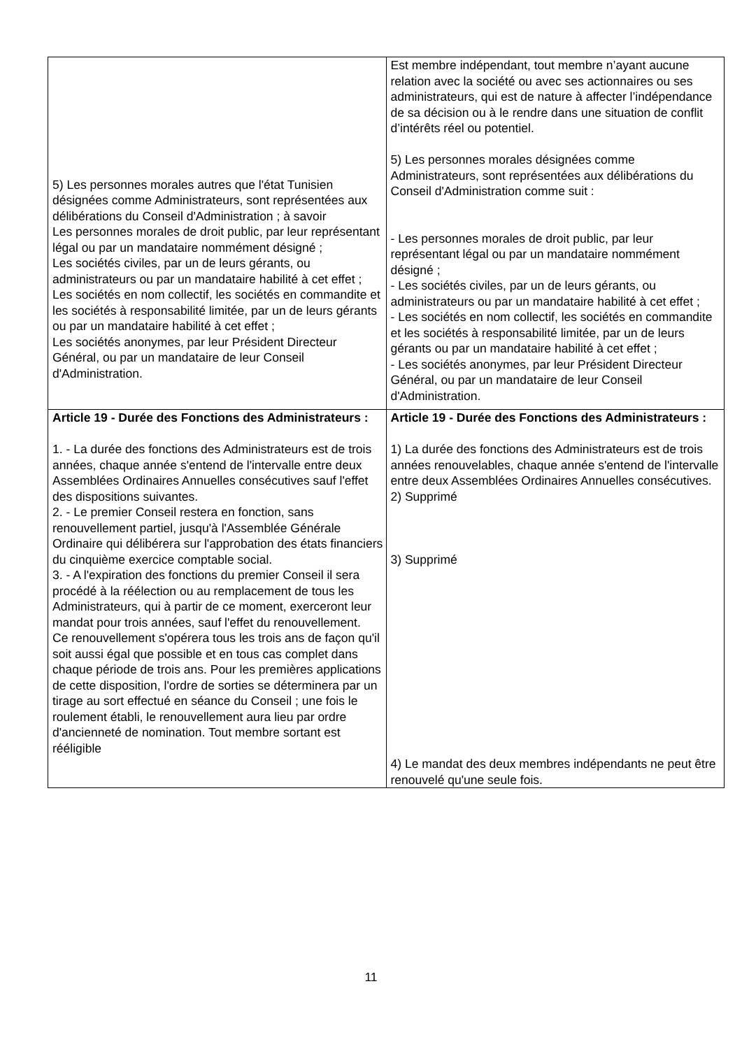| 5) Les personnes morales autres que l'état Tunisien désignées comme Administrateurs, sont représentées aux délibérations du Conseil d'Administration ; à savoir Les personnes morales de droit public, par leur représentant légal ou par un mandataire nommément désigné ; Les sociétés civiles, par un de leurs gérants, ou administrateurs ou par un mandataire habilité à cet effet ; Les sociétés en nom collectif, les sociétés en commandite et les sociétés à responsabilité limitée, par un de leurs gérants ou par un mandataire habilité à cet effet ; Les sociétés anonymes, par leur Président Directeur Général, ou par un mandataire de leur Conseil d'Administration. | Est membre indépendant, tout membre n’ayant aucune relation avec la société ou avec ses actionnaires ou ses administrateurs, qui est de nature à affecter l’indépendance de sa décision ou à le rendre dans une situation de conflit d’intérêts réel ou potentiel. 5) Les personnes morales désignées comme Administrateurs, sont représentées aux délibérations du Conseil d'Administration comme suit : - Les personnes morales de droit public, par leur représentant légal ou par un mandataire nommément désigné ; - Les sociétés civiles, par un de leurs gérants, ou administrateurs ou par un mandataire habilité à cet effet ; - Les sociétés en nom collectif, les sociétés en commandite et les sociétés à responsabilité limitée, par un de leurs gérants ou par un mandataire habilité à cet effet ; - Les sociétés anonymes, par leur Président Directeur Général, ou par un mandataire de leur Conseil d'Administration. |
| Article 19 - Durée des Fonctions des Administrateurs : 1. - La durée des fonctions des Administrateurs est de trois années, chaque année s'entend de l'intervalle entre deux Assemblées Ordinaires Annuelles consécutives sauf l'effet des dispositions suivantes. 2. - Le premier Conseil restera en fonction, sans renouvellement partiel, jusqu'à l'Assemblée Générale Ordinaire qui délibérera sur l'approbation des états financiers du cinquième exercice comptable social. 3. - A l'expiration des fonctions du premier Conseil il sera procédé à la réélection ou au remplacement de tous les Administrateurs, qui à partir de ce moment, exerceront leur mandat pour trois années, sauf l'effet du renouvellement. Ce renouvellement s'opérera tous les trois ans de façon qu'il soit aussi égal que possible et en tous cas complet dans chaque période de trois ans. Pour les premières applications de cette disposition, l'ordre de sorties se déterminera par un tirage au sort effectué en séance du Conseil ; une fois le roulement établi, le renouvellement aura lieu par ordre d'ancienneté de nomination. Tout membre sortant est rééligible | Article 19 - Durée des Fonctions des Administrateurs : 1) La durée des fonctions des Administrateurs est de trois années renouvelables, chaque année s'entend de l'intervalle entre deux Assemblées Ordinaires Annuelles consécutives. 2) Supprimé 3) Supprimé 4) Le mandat des deux membres indépendants ne peut être renouvelé qu'une seule fois. |
11